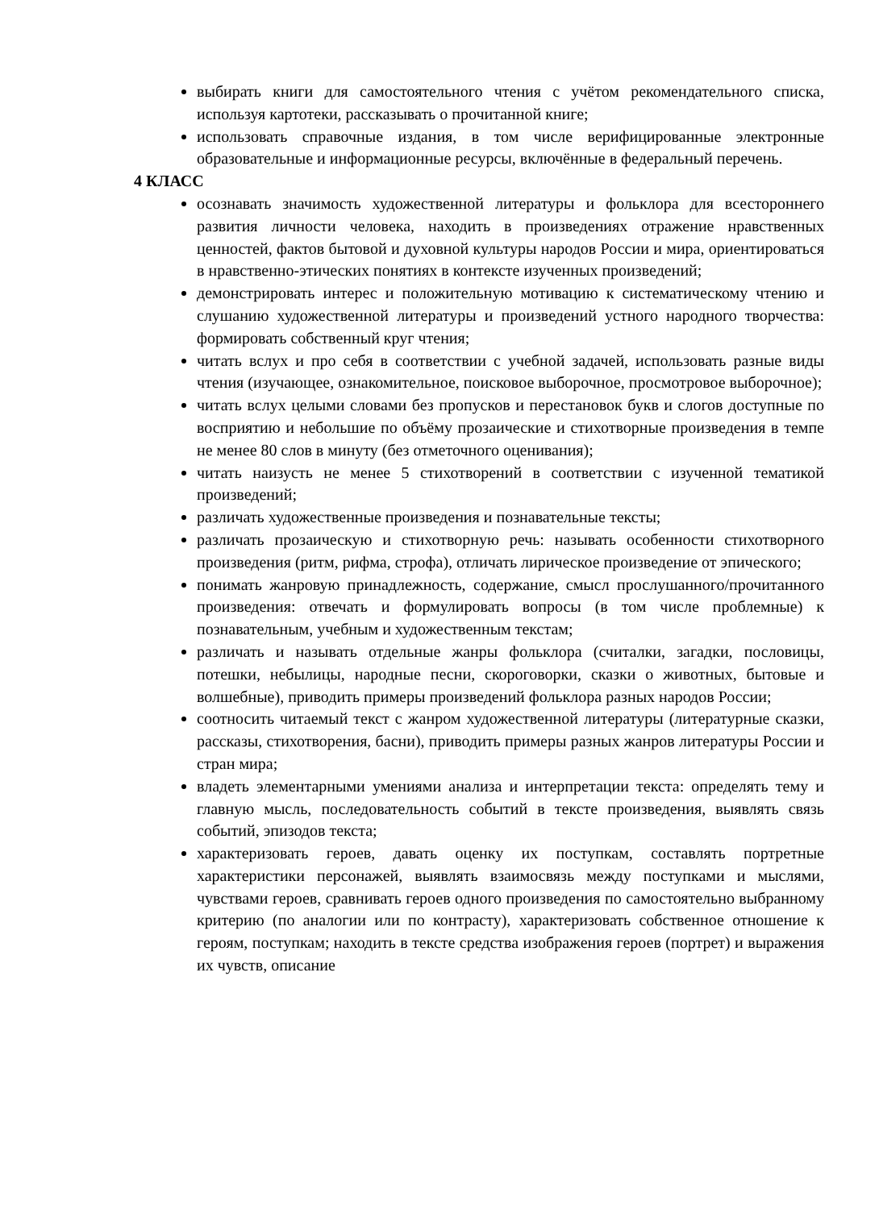выбирать книги для самостоятельного чтения с учётом рекомендательного списка, используя картотеки, рассказывать о прочитанной книге;
использовать справочные издания, в том числе верифицированные электронные образовательные и информационные ресурсы, включённые в федеральный перечень.
4 КЛАСС
осознавать значимость художественной литературы и фольклора для всестороннего развития личности человека, находить в произведениях отражение нравственных ценностей, фактов бытовой и духовной культуры народов России и мира, ориентироваться в нравственно-этических понятиях в контексте изученных произведений;
демонстрировать интерес и положительную мотивацию к систематическому чтению и слушанию художественной литературы и произведений устного народного творчества: формировать собственный круг чтения;
читать вслух и про себя в соответствии с учебной задачей, использовать разные виды чтения (изучающее, ознакомительное, поисковое выборочное, просмотровое выборочное);
читать вслух целыми словами без пропусков и перестановок букв и слогов доступные по восприятию и небольшие по объёму прозаические и стихотворные произведения в темпе не менее 80 слов в минуту (без отметочного оценивания);
читать наизусть не менее 5 стихотворений в соответствии с изученной тематикой произведений;
различать художественные произведения и познавательные тексты;
различать прозаическую и стихотворную речь: называть особенности стихотворного произведения (ритм, рифма, строфа), отличать лирическое произведение от эпического;
понимать жанровую принадлежность, содержание, смысл прослушанного/прочитанного произведения: отвечать и формулировать вопросы (в том числе проблемные) к познавательным, учебным и художественным текстам;
различать и называть отдельные жанры фольклора (считалки, загадки, пословицы, потешки, небылицы, народные песни, скороговорки, сказки о животных, бытовые и волшебные), приводить примеры произведений фольклора разных народов России;
соотносить читаемый текст с жанром художественной литературы (литературные сказки, рассказы, стихотворения, басни), приводить примеры разных жанров литературы России и стран мира;
владеть элементарными умениями анализа и интерпретации текста: определять тему и главную мысль, последовательность событий в тексте произведения, выявлять связь событий, эпизодов текста;
характеризовать героев, давать оценку их поступкам, составлять портретные характеристики персонажей, выявлять взаимосвязь между поступками и мыслями, чувствами героев, сравнивать героев одного произведения по самостоятельно выбранному критерию (по аналогии или по контрасту), характеризовать собственное отношение к героям, поступкам; находить в тексте средства изображения героев (портрет) и выражения их чувств, описание